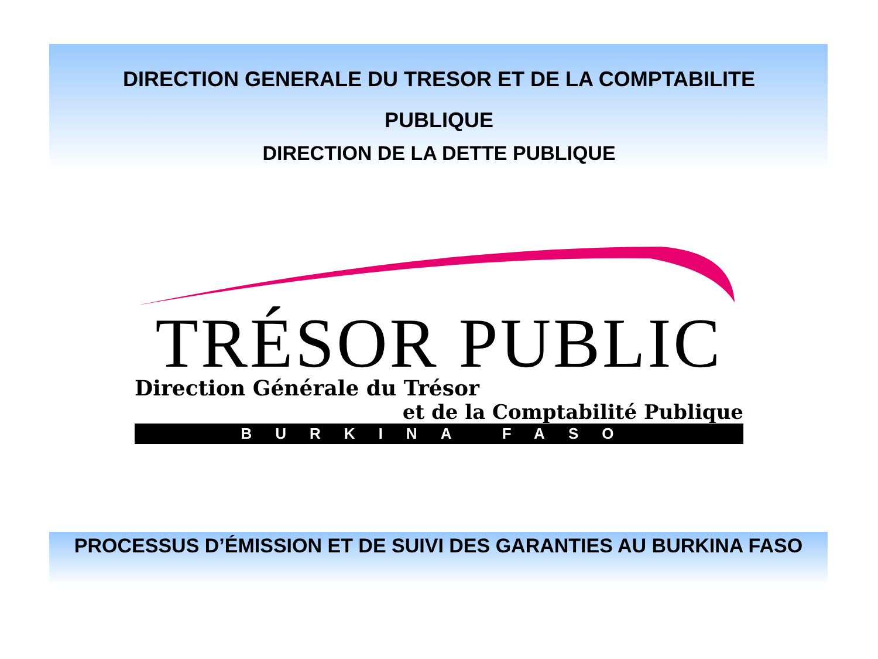DIRECTION GENERALE DU TRESOR ET DE LA COMPTABILITE
PUBLIQUE
DIRECTION DE LA DETTE PUBLIQUE
TRÉSOR PUBLIC
Direction Générale du Trésor
et de la Comptabilité Publique
BURKINA FASO
PROCESSUS D’ÉMISSION ET DE SUIVI DES GARANTIES AU BURKINA FASO